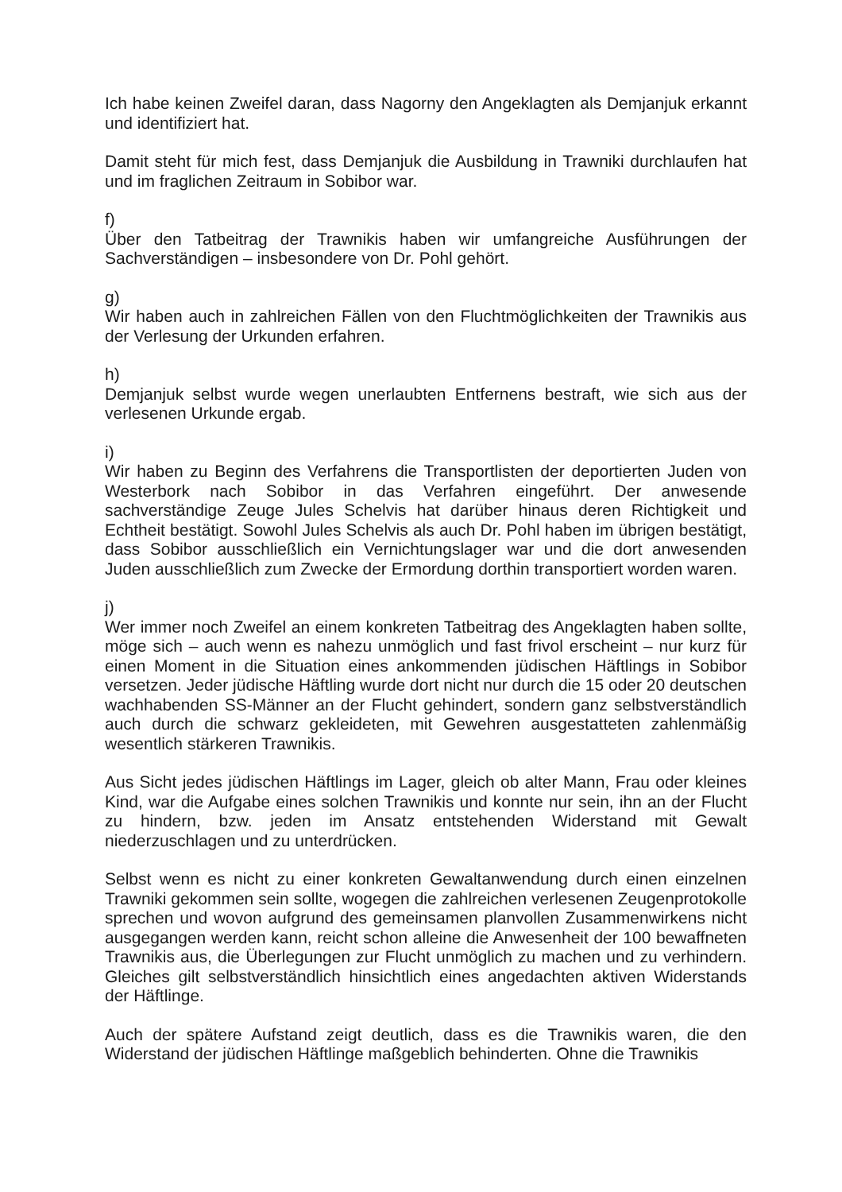Ich habe keinen Zweifel daran, dass Nagorny den Angeklagten als Demjanjuk erkannt und identifiziert hat.
Damit steht für mich fest, dass Demjanjuk die Ausbildung in Trawniki durchlaufen hat und im fraglichen Zeitraum in Sobibor war.
f)
Über den Tatbeitrag der Trawnikis haben wir umfangreiche Ausführungen der Sachverständigen – insbesondere von Dr. Pohl gehört.
g)
Wir haben auch in zahlreichen Fällen von den Fluchtmöglichkeiten der Trawnikis aus der Verlesung der Urkunden erfahren.
h)
Demjanjuk selbst wurde wegen unerlaubten Entfernens bestraft, wie sich aus der verlesenen Urkunde ergab.
i)
Wir haben zu Beginn des Verfahrens die Transportlisten der deportierten Juden von Westerbork nach Sobibor in das Verfahren eingeführt. Der anwesende sachverständige Zeuge Jules Schelvis hat darüber hinaus deren Richtigkeit und Echtheit bestätigt. Sowohl Jules Schelvis als auch Dr. Pohl haben im übrigen bestätigt, dass Sobibor ausschließlich ein Vernichtungslager war und die dort anwesenden Juden ausschließlich zum Zwecke der Ermordung dorthin transportiert worden waren.
j)
Wer immer noch Zweifel an einem konkreten Tatbeitrag des Angeklagten haben sollte, möge sich – auch wenn es nahezu unmöglich und fast frivol erscheint – nur kurz für einen Moment in die Situation eines ankommenden jüdischen Häftlings in Sobibor versetzen. Jeder jüdische Häftling wurde dort nicht nur durch die 15 oder 20 deutschen wachhabenden SS-Männer an der Flucht gehindert, sondern ganz selbstverständlich auch durch die schwarz gekleideten, mit Gewehren ausgestatteten zahlenmäßig wesentlich stärkeren Trawnikis.
Aus Sicht jedes jüdischen Häftlings im Lager, gleich ob alter Mann, Frau oder kleines Kind, war die Aufgabe eines solchen Trawnikis und konnte nur sein, ihn an der Flucht zu hindern, bzw. jeden im Ansatz entstehenden Widerstand mit Gewalt niederzuschlagen und zu unterdrücken.
Selbst wenn es nicht zu einer konkreten Gewaltanwendung durch einen einzelnen Trawniki gekommen sein sollte, wogegen die zahlreichen verlesenen Zeugenprotokolle sprechen und wovon aufgrund des gemeinsamen planvollen Zusammenwirkens nicht ausgegangen werden kann, reicht schon alleine die Anwesenheit der 100 bewaffneten Trawnikis aus, die Überlegungen zur Flucht unmöglich zu machen und zu verhindern. Gleiches gilt selbstverständlich hinsichtlich eines angedachten aktiven Widerstands der Häftlinge.
Auch der spätere Aufstand zeigt deutlich, dass es die Trawnikis waren, die den Widerstand der jüdischen Häftlinge maßgeblich behinderten. Ohne die Trawnikis